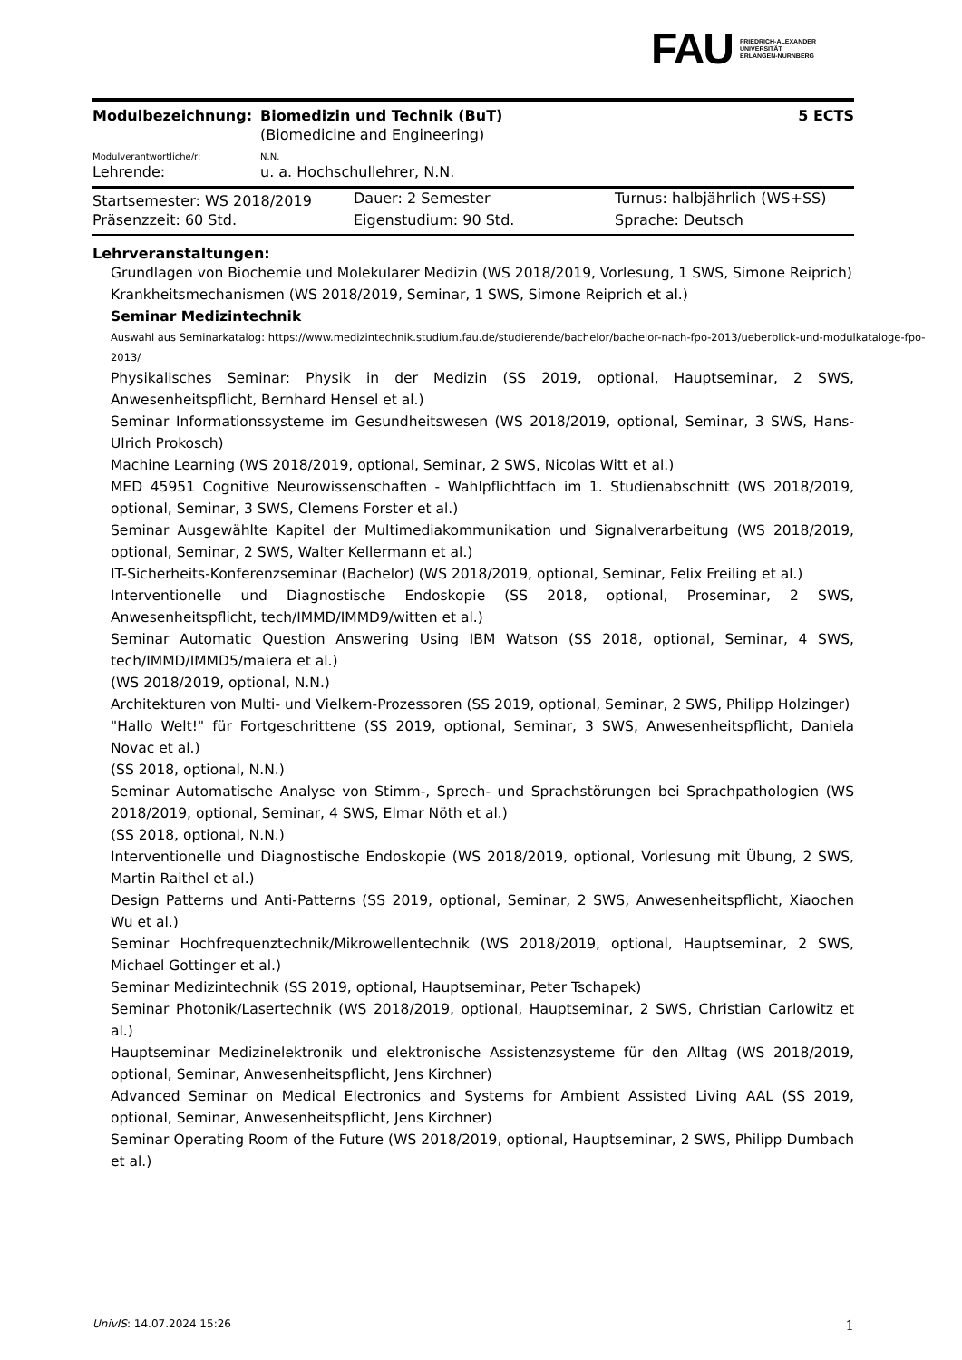FAU
FRIEDRICH-ALEXANDER
UNIVERSITÄT
ERLANGEN-NÜRNBERG
| Modulbezeichnung: | Biomedizin und Technik (BuT) | 5 ECTS |
| | (Biomedicine and Engineering) | |
| Modulverantwortliche/r: | N.N. | |
| Lehrende: | u. a. Hochschullehrer, N.N. | |
| Startsemester: WS 2018/2019 | Dauer: 2 Semester | Turnus: halbjährlich (WS+SS) |
| Präsenzzeit: 60 Std. | Eigenstudium: 90 Std. | Sprache: Deutsch |
Lehrveranstaltungen:
Grundlagen von Biochemie und Molekularer Medizin (WS 2018/2019, Vorlesung, 1 SWS, Simone Reiprich)
Krankheitsmechanismen (WS 2018/2019, Seminar, 1 SWS, Simone Reiprich et al.)
Seminar Medizintechnik
Auswahl aus Seminarkatalog: https://www.medizintechnik.studium.fau.de/studierende/bachelor/bachelor-nach-fpo-2013/ueberblick-und-modulkataloge-fpo-2013/
Physikalisches Seminar: Physik in der Medizin (SS 2019, optional, Hauptseminar, 2 SWS, Anwesenheitspflicht, Bernhard Hensel et al.)
Seminar Informationssysteme im Gesundheitswesen (WS 2018/2019, optional, Seminar, 3 SWS, Hans-Ulrich Prokosch)
Machine Learning (WS 2018/2019, optional, Seminar, 2 SWS, Nicolas Witt et al.)
MED 45951 Cognitive Neurowissenschaften - Wahlpflichtfach im 1. Studienabschnitt (WS 2018/2019, optional, Seminar, 3 SWS, Clemens Forster et al.)
Seminar Ausgewählte Kapitel der Multimediakommunikation und Signalverarbeitung (WS 2018/2019, optional, Seminar, 2 SWS, Walter Kellermann et al.)
IT-Sicherheits-Konferenzseminar (Bachelor) (WS 2018/2019, optional, Seminar, Felix Freiling et al.)
Interventionelle und Diagnostische Endoskopie (SS 2018, optional, Proseminar, 2 SWS, Anwesenheitspflicht, tech/IMMD/IMMD9/witten et al.)
Seminar Automatic Question Answering Using IBM Watson (SS 2018, optional, Seminar, 4 SWS, tech/IMMD/IMMD5/maiera et al.)
(WS 2018/2019, optional, N.N.)
Architekturen von Multi- und Vielkern-Prozessoren (SS 2019, optional, Seminar, 2 SWS, Philipp Holzinger)
"Hallo Welt!" für Fortgeschrittene (SS 2019, optional, Seminar, 3 SWS, Anwesenheitspflicht, Daniela Novac et al.)
(SS 2018, optional, N.N.)
Seminar Automatische Analyse von Stimm-, Sprech- und Sprachstörungen bei Sprachpathologien (WS 2018/2019, optional, Seminar, 4 SWS, Elmar Nöth et al.)
(SS 2018, optional, N.N.)
Interventionelle und Diagnostische Endoskopie (WS 2018/2019, optional, Vorlesung mit Übung, 2 SWS, Martin Raithel et al.)
Design Patterns und Anti-Patterns (SS 2019, optional, Seminar, 2 SWS, Anwesenheitspflicht, Xiaochen Wu et al.)
Seminar Hochfrequenztechnik/Mikrowellentechnik (WS 2018/2019, optional, Hauptseminar, 2 SWS, Michael Gottinger et al.)
Seminar Medizintechnik (SS 2019, optional, Hauptseminar, Peter Tschapek)
Seminar Photonik/Lasertechnik (WS 2018/2019, optional, Hauptseminar, 2 SWS, Christian Carlowitz et al.)
Hauptseminar Medizinelektronik und elektronische Assistenzsysteme für den Alltag (WS 2018/2019, optional, Seminar, Anwesenheitspflicht, Jens Kirchner)
Advanced Seminar on Medical Electronics and Systems for Ambient Assisted Living AAL (SS 2019, optional, Seminar, Anwesenheitspflicht, Jens Kirchner)
Seminar Operating Room of the Future (WS 2018/2019, optional, Hauptseminar, 2 SWS, Philipp Dumbach et al.)
UnivIS: 14.07.2024 15:26 1